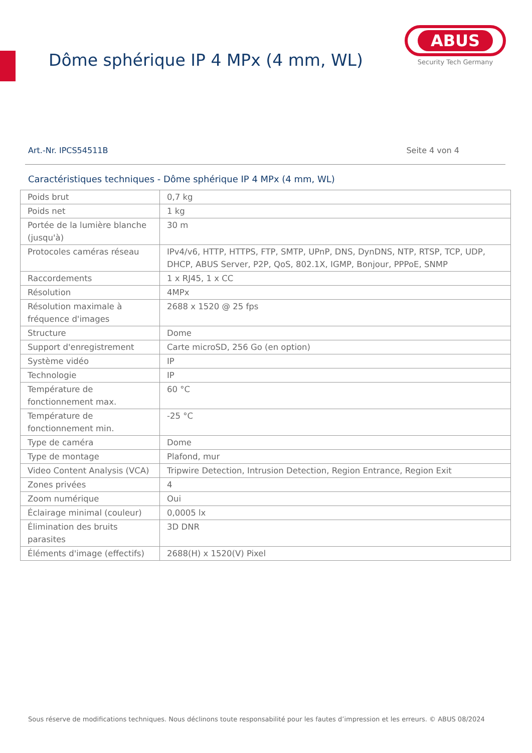Dôme sphérique IP 4 MPx (4 mm, WL)
ABUS
Security Tech Germany
Art.-Nr. IPCS54511B Seite 4 von 4
Caractéristiques techniques - Dôme sphérique IP 4 MPx (4 mm, WL)
| Poids brut | 0,7 kg |
| Poids net | 1 kg |
| Portée de la lumière blanche (jusqu'à) | 30 m |
| Protocoles caméras réseau | IPv4/v6, HTTP, HTTPS, FTP, SMTP, UPnP, DNS, DynDNS, NTP, RTSP, TCP, UDP, DHCP, ABUS Server, P2P, QoS, 802.1X, IGMP, Bonjour, PPPoE, SNMP |
| Raccordements | 1 x RJ45, 1 x CC |
| Résolution | 4MPx |
| Résolution maximale à fréquence d'images | 2688 x 1520 @ 25 fps |
| Structure | Dome |
| Support d'enregistrement | Carte microSD, 256 Go (en option) |
| Système vidéo | IP |
| Technologie | IP |
| Température de fonctionnement max. | 60 °C |
| Température de fonctionnement min. | -25 °C |
| Type de caméra | Dome |
| Type de montage | Plafond, mur |
| Video Content Analysis (VCA) | Tripwire Detection, Intrusion Detection, Region Entrance, Region Exit |
| Zones privées | 4 |
| Zoom numérique | Oui |
| Éclairage minimal (couleur) | 0,0005 lx |
| Élimination des bruits parasites | 3D DNR |
| Éléments d'image (effectifs) | 2688(H) x 1520(V) Pixel |
Sous réserve de modifications techniques. Nous déclinons toute responsabilité pour les fautes d’impression et les erreurs. © ABUS 08/2024